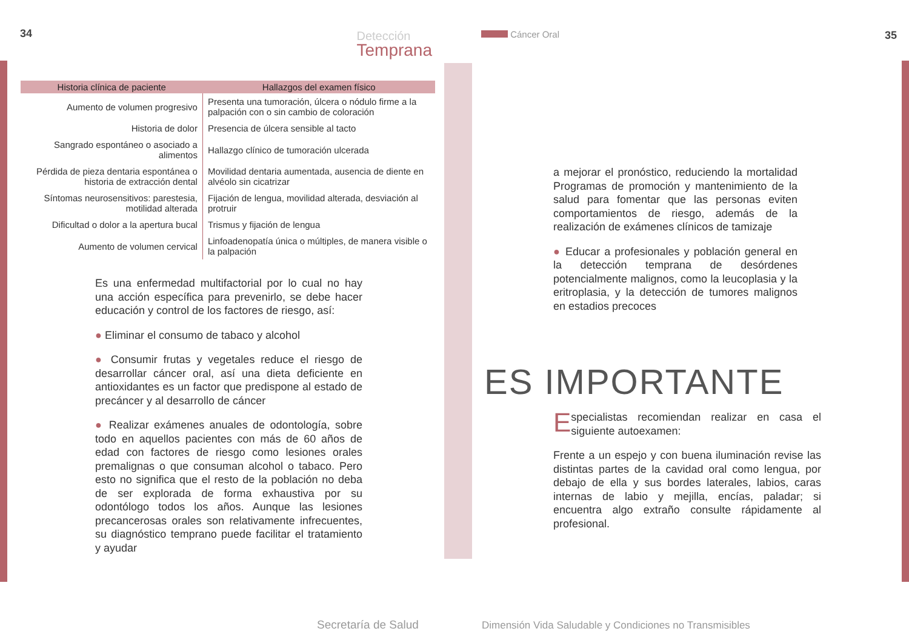34 Detección
Temprana
| Historia clínica de paciente | Hallazgos del examen físico |
| --- | --- |
| Aumento de volumen progresivo | Presenta una tumoración, úlcera o nódulo firme a la palpación con o sin cambio de coloración |
| Historia de dolor | Presencia de úlcera sensible al tacto |
| Sangrado espontáneo o asociado a alimentos | Hallazgo clínico de tumoración ulcerada |
| Pérdida de pieza dentaria espontánea o historia de extracción dental | Movilidad dentaria aumentada, ausencia de diente en alvéolo sin cicatrizar |
| Síntomas neurosensitivos: parestesia, motilidad alterada | Fijación de lengua, movilidad alterada, desviación al protruir |
| Dificultad o dolor a la apertura bucal | Trismus y fijación de lengua |
| Aumento de volumen cervical | Linfoadenopatía única o múltiples, de manera visible o la palpación |
Es una enfermedad multifactorial por lo cual no hay una acción específica para prevenirlo, se debe hacer educación y control de los factores de riesgo, así:
● Eliminar el consumo de tabaco y alcohol
● Consumir frutas y vegetales reduce el riesgo de desarrollar cáncer oral, así una dieta deficiente en antioxidantes es un factor que predispone al estado de precáncer y al desarrollo de cáncer
● Realizar exámenes anuales de odontología, sobre todo en aquellos pacientes con más de 60 años de edad con factores de riesgo como lesiones orales premalignas o que consuman alcohol o tabaco. Pero esto no significa que el resto de la población no deba de ser explorada de forma exhaustiva por su odontólogo todos los años. Aunque las lesiones precancerosas orales son relativamente infrecuentes, su diagnóstico temprano puede facilitar el tratamiento y ayudar
Secretaría de Salud
Cáncer Oral 35
a mejorar el pronóstico, reduciendo la mortalidad Programas de promoción y mantenimiento de la salud para fomentar que las personas eviten comportamientos de riesgo, además de la realización de exámenes clínicos de tamizaje
● Educar a profesionales y población general en la detección temprana de desórdenes potencialmente malignos, como la leucoplasia y la eritroplasia, y la detección de tumores malignos en estadios precoces
ES IMPORTANTE
Especialistas recomiendan realizar en casa el siguiente autoexamen:
Frente a un espejo y con buena iluminación revise las distintas partes de la cavidad oral como lengua, por debajo de ella y sus bordes laterales, labios, caras internas de labio y mejilla, encías, paladar; si encuentra algo extraño consulte rápidamente al profesional.
Dimensión Vida Saludable y Condiciones no Transmisibles